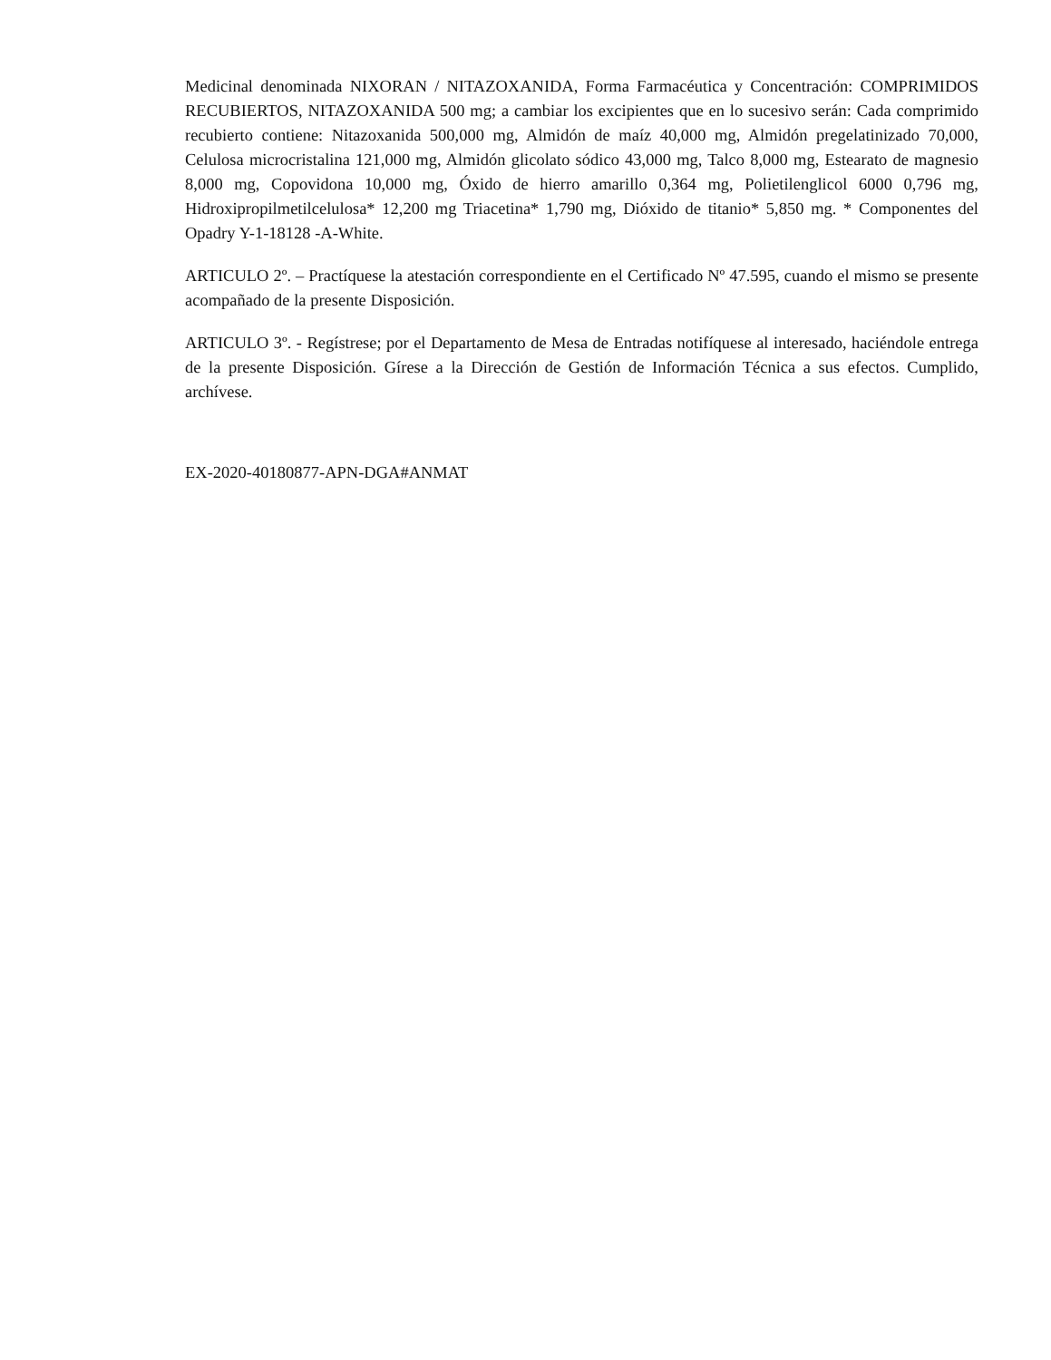Medicinal denominada NIXORAN / NITAZOXANIDA, Forma Farmacéutica y Concentración: COMPRIMIDOS RECUBIERTOS, NITAZOXANIDA 500 mg; a cambiar los excipientes que en lo sucesivo serán: Cada comprimido recubierto contiene: Nitazoxanida 500,000 mg, Almidón de maíz 40,000 mg, Almidón pregelatinizado 70,000, Celulosa microcristalina 121,000 mg, Almidón glicolato sódico 43,000 mg, Talco 8,000 mg, Estearato de magnesio 8,000 mg, Copovidona 10,000 mg, Óxido de hierro amarillo 0,364 mg, Polietilenglicol 6000 0,796 mg, Hidroxipropilmetilcelulosa* 12,200 mg Triacetina* 1,790 mg, Dióxido de titanio* 5,850 mg. * Componentes del Opadry Y-1-18128 -A-White.
ARTICULO 2º. – Practíquese la atestación correspondiente en el Certificado Nº 47.595, cuando el mismo se presente acompañado de la presente Disposición.
ARTICULO 3º. - Regístrese; por el Departamento de Mesa de Entradas notifíquese al interesado, haciéndole entrega de la presente Disposición. Gírese a la Dirección de Gestión de Información Técnica a sus efectos. Cumplido, archívese.
EX-2020-40180877-APN-DGA#ANMAT